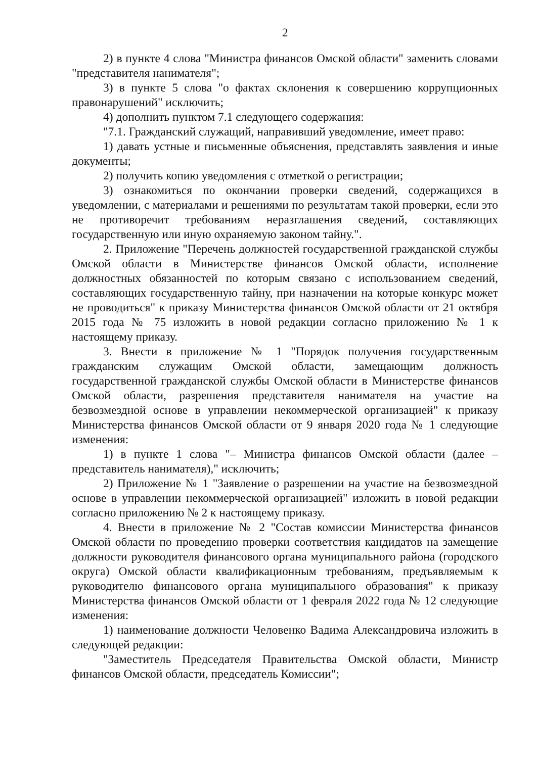2
2) в пункте 4 слова "Министра финансов Омской области" заменить словами "представителя нанимателя";
3) в пункте 5 слова "о фактах склонения к совершению коррупционных правонарушений" исключить;
4) дополнить пунктом 7.1 следующего содержания:
"7.1. Гражданский служащий, направивший уведомление, имеет право:
1) давать устные и письменные объяснения, представлять заявления и иные документы;
2) получить копию уведомления с отметкой о регистрации;
3) ознакомиться по окончании проверки сведений, содержащихся в уведомлении, с материалами и решениями по результатам такой проверки, если это не противоречит требованиям неразглашения сведений, составляющих государственную или иную охраняемую законом тайну.".
2. Приложение "Перечень должностей государственной гражданской службы Омской области в Министерстве финансов Омской области, исполнение должностных обязанностей по которым связано с использованием сведений, составляющих государственную тайну, при назначении на которые конкурс может не проводиться" к приказу Министерства финансов Омской области от 21 октября 2015 года № 75 изложить в новой редакции согласно приложению № 1 к настоящему приказу.
3. Внести в приложение № 1 "Порядок получения государственным гражданским служащим Омской области, замещающим должность государственной гражданской службы Омской области в Министерстве финансов Омской области, разрешения представителя нанимателя на участие на безвозмездной основе в управлении некоммерческой организацией" к приказу Министерства финансов Омской области от 9 января 2020 года № 1 следующие изменения:
1) в пункте 1 слова "– Министра финансов Омской области (далее – представитель нанимателя)," исключить;
2) Приложение № 1 "Заявление о разрешении на участие на безвозмездной основе в управлении некоммерческой организацией" изложить в новой редакции согласно приложению № 2 к настоящему приказу.
4. Внести в приложение № 2 "Состав комиссии Министерства финансов Омской области по проведению проверки соответствия кандидатов на замещение должности руководителя финансового органа муниципального района (городского округа) Омской области квалификационным требованиям, предъявляемым к руководителю финансового органа муниципального образования" к приказу Министерства финансов Омской области от 1 февраля 2022 года № 12 следующие изменения:
1) наименование должности Человенко Вадима Александровича изложить в следующей редакции:
"Заместитель Председателя Правительства Омской области, Министр финансов Омской области, председатель Комиссии";